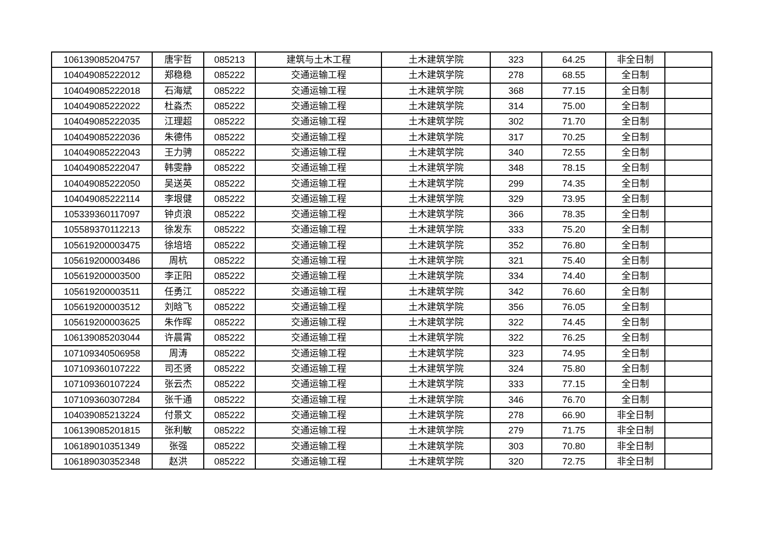| 106139085204757 | 唐宇哲 | 085213 | 建筑与土木工程 | 土木建筑学院 | 323 | 64.25 | 非全日制 | |
| 104049085222012 | 郑稳稳 | 085222 | 交通运输工程 | 土木建筑学院 | 278 | 68.55 | 全日制 | |
| 104049085222018 | 石海斌 | 085222 | 交通运输工程 | 土木建筑学院 | 368 | 77.15 | 全日制 | |
| 104049085222022 | 杜淼杰 | 085222 | 交通运输工程 | 土木建筑学院 | 314 | 75.00 | 全日制 | |
| 104049085222035 | 江理超 | 085222 | 交通运输工程 | 土木建筑学院 | 302 | 71.70 | 全日制 | |
| 104049085222036 | 朱德伟 | 085222 | 交通运输工程 | 土木建筑学院 | 317 | 70.25 | 全日制 | |
| 104049085222043 | 王力骋 | 085222 | 交通运输工程 | 土木建筑学院 | 340 | 72.55 | 全日制 | |
| 104049085222047 | 韩雯静 | 085222 | 交通运输工程 | 土木建筑学院 | 348 | 78.15 | 全日制 | |
| 104049085222050 | 吴送英 | 085222 | 交通运输工程 | 土木建筑学院 | 299 | 74.35 | 全日制 | |
| 104049085222114 | 李垠健 | 085222 | 交通运输工程 | 土木建筑学院 | 329 | 73.95 | 全日制 | |
| 105339360117097 | 钟贞浪 | 085222 | 交通运输工程 | 土木建筑学院 | 366 | 78.35 | 全日制 | |
| 105589370112213 | 徐发东 | 085222 | 交通运输工程 | 土木建筑学院 | 333 | 75.20 | 全日制 | |
| 105619200003475 | 徐培培 | 085222 | 交通运输工程 | 土木建筑学院 | 352 | 76.80 | 全日制 | |
| 105619200003486 | 周杭 | 085222 | 交通运输工程 | 土木建筑学院 | 321 | 75.40 | 全日制 | |
| 105619200003500 | 李正阳 | 085222 | 交通运输工程 | 土木建筑学院 | 334 | 74.40 | 全日制 | |
| 105619200003511 | 任勇江 | 085222 | 交通运输工程 | 土木建筑学院 | 342 | 76.60 | 全日制 | |
| 105619200003512 | 刘晗飞 | 085222 | 交通运输工程 | 土木建筑学院 | 356 | 76.05 | 全日制 | |
| 105619200003625 | 朱作晖 | 085222 | 交通运输工程 | 土木建筑学院 | 322 | 74.45 | 全日制 | |
| 106139085203044 | 许晨霄 | 085222 | 交通运输工程 | 土木建筑学院 | 322 | 76.25 | 全日制 | |
| 107109340506958 | 周涛 | 085222 | 交通运输工程 | 土木建筑学院 | 323 | 74.95 | 全日制 | |
| 107109360107222 | 司丕贤 | 085222 | 交通运输工程 | 土木建筑学院 | 324 | 75.80 | 全日制 | |
| 107109360107224 | 张云杰 | 085222 | 交通运输工程 | 土木建筑学院 | 333 | 77.15 | 全日制 | |
| 107109360307284 | 张千通 | 085222 | 交通运输工程 | 土木建筑学院 | 346 | 76.70 | 全日制 | |
| 104039085213224 | 付景文 | 085222 | 交通运输工程 | 土木建筑学院 | 278 | 66.90 | 非全日制 | |
| 106139085201815 | 张利敏 | 085222 | 交通运输工程 | 土木建筑学院 | 279 | 71.75 | 非全日制 | |
| 106189010351349 | 张强 | 085222 | 交通运输工程 | 土木建筑学院 | 303 | 70.80 | 非全日制 | |
| 106189030352348 | 赵洪 | 085222 | 交通运输工程 | 土木建筑学院 | 320 | 72.75 | 非全日制 | |